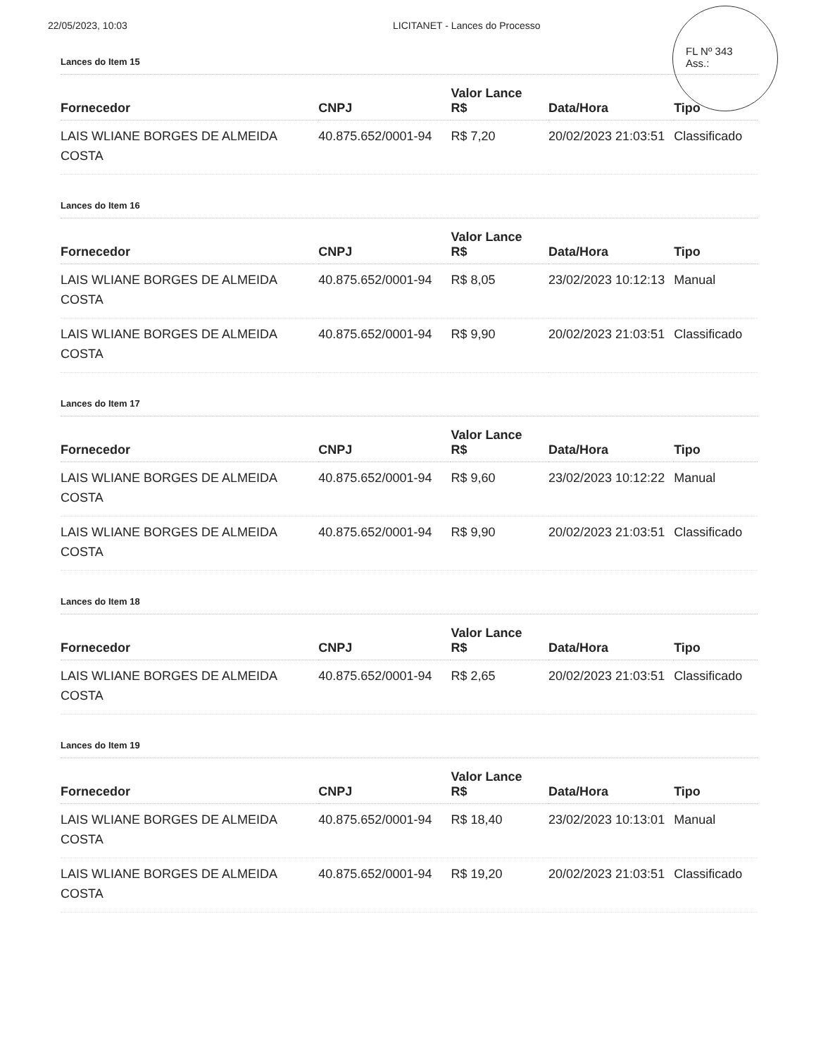22/05/2023, 10:03 LICITANET - Lances do Processo
FL Nº 343
Ass.:
Lances do Item 15
| Fornecedor | CNPJ | Valor Lance R$ | Data/Hora | Tipo |
| --- | --- | --- | --- | --- |
| LAIS WLIANE BORGES DE ALMEIDA COSTA | 40.875.652/0001-94 | R$ 7,20 | 20/02/2023 21:03:51 | Classificado |
Lances do Item 16
| Fornecedor | CNPJ | Valor Lance R$ | Data/Hora | Tipo |
| --- | --- | --- | --- | --- |
| LAIS WLIANE BORGES DE ALMEIDA COSTA | 40.875.652/0001-94 | R$ 8,05 | 23/02/2023 10:12:13 | Manual |
| LAIS WLIANE BORGES DE ALMEIDA COSTA | 40.875.652/0001-94 | R$ 9,90 | 20/02/2023 21:03:51 | Classificado |
Lances do Item 17
| Fornecedor | CNPJ | Valor Lance R$ | Data/Hora | Tipo |
| --- | --- | --- | --- | --- |
| LAIS WLIANE BORGES DE ALMEIDA COSTA | 40.875.652/0001-94 | R$ 9,60 | 23/02/2023 10:12:22 | Manual |
| LAIS WLIANE BORGES DE ALMEIDA COSTA | 40.875.652/0001-94 | R$ 9,90 | 20/02/2023 21:03:51 | Classificado |
Lances do Item 18
| Fornecedor | CNPJ | Valor Lance R$ | Data/Hora | Tipo |
| --- | --- | --- | --- | --- |
| LAIS WLIANE BORGES DE ALMEIDA COSTA | 40.875.652/0001-94 | R$ 2,65 | 20/02/2023 21:03:51 | Classificado |
Lances do Item 19
| Fornecedor | CNPJ | Valor Lance R$ | Data/Hora | Tipo |
| --- | --- | --- | --- | --- |
| LAIS WLIANE BORGES DE ALMEIDA COSTA | 40.875.652/0001-94 | R$ 18,40 | 23/02/2023 10:13:01 | Manual |
| LAIS WLIANE BORGES DE ALMEIDA COSTA | 40.875.652/0001-94 | R$ 19,20 | 20/02/2023 21:03:51 | Classificado |